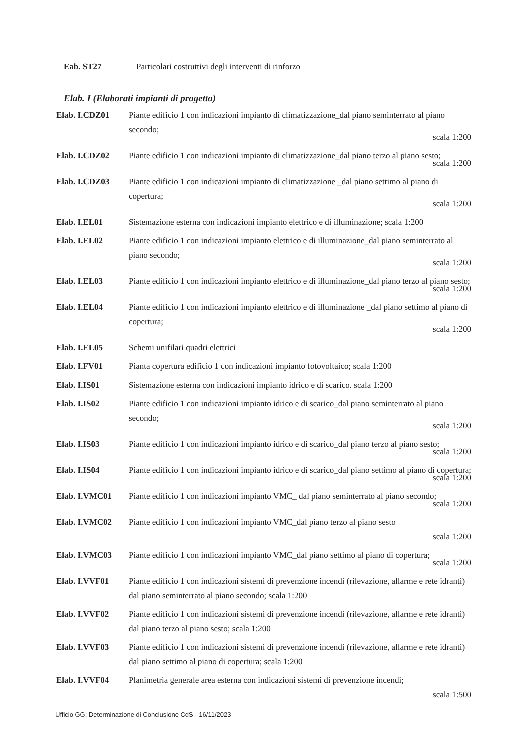Eab. ST27 Particolari costruttivi degli interventi di rinforzo
Elab. I (Elaborati impianti di progetto)
Elab. I.CDZ01 Piante edificio 1 con indicazioni impianto di climatizzazione_dal piano seminterrato al piano secondo;
scala 1:200
Elab. I.CDZ02 Piante edificio 1 con indicazioni impianto di climatizzazione_dal piano terzo al piano sesto;
scala 1:200
Elab. I.CDZ03 Piante edificio 1 con indicazioni impianto di climatizzazione _dal piano settimo al piano di copertura;
scala 1:200
Elab. I.EL01 Sistemazione esterna con indicazioni impianto elettrico e di illuminazione; scala 1:200
Elab. I.EL02 Piante edificio 1 con indicazioni impianto elettrico e di illuminazione_dal piano seminterrato al piano secondo;
scala 1:200
Elab. I.EL03 Piante edificio 1 con indicazioni impianto elettrico e di illuminazione_dal piano terzo al piano sesto;
scala 1:200
Elab. I.EL04 Piante edificio 1 con indicazioni impianto elettrico e di illuminazione _dal piano settimo al piano di copertura;
scala 1:200
Elab. I.EL05 Schemi unifilari quadri elettrici
Elab. I.FV01 Pianta copertura edificio 1 con indicazioni impianto fotovoltaico; scala 1:200
Elab. I.IS01 Sistemazione esterna con indicazioni impianto idrico e di scarico. scala 1:200
Elab. I.IS02 Piante edificio 1 con indicazioni impianto idrico e di scarico_dal piano seminterrato al piano secondo;
scala 1:200
Elab. I.IS03 Piante edificio 1 con indicazioni impianto idrico e di scarico_dal piano terzo al piano sesto;
scala 1:200
Elab. I.IS04 Piante edificio 1 con indicazioni impianto idrico e di scarico_dal piano settimo al piano di copertura;
scala 1:200
Elab. I.VMC01 Piante edificio 1 con indicazioni impianto VMC_ dal piano seminterrato al piano secondo;
scala 1:200
Elab. I.VMC02 Piante edificio 1 con indicazioni impianto VMC_dal piano terzo al piano sesto
scala 1:200
Elab. I.VMC03 Piante edificio 1 con indicazioni impianto VMC_dal piano settimo al piano di copertura;
scala 1:200
Elab. I.VVF01 Piante edificio 1 con indicazioni sistemi di prevenzione incendi (rilevazione, allarme e rete idranti) dal piano seminterrato al piano secondo; scala 1:200
Elab. I.VVF02 Piante edificio 1 con indicazioni sistemi di prevenzione incendi (rilevazione, allarme e rete idranti) dal piano terzo al piano sesto; scala 1:200
Elab. I.VVF03 Piante edificio 1 con indicazioni sistemi di prevenzione incendi (rilevazione, allarme e rete idranti) dal piano settimo al piano di copertura; scala 1:200
Elab. I.VVF04 Planimetria generale area esterna con indicazioni sistemi di prevenzione incendi;
scala 1:500
Ufficio GG: Determinazione di Conclusione CdS - 16/11/2023